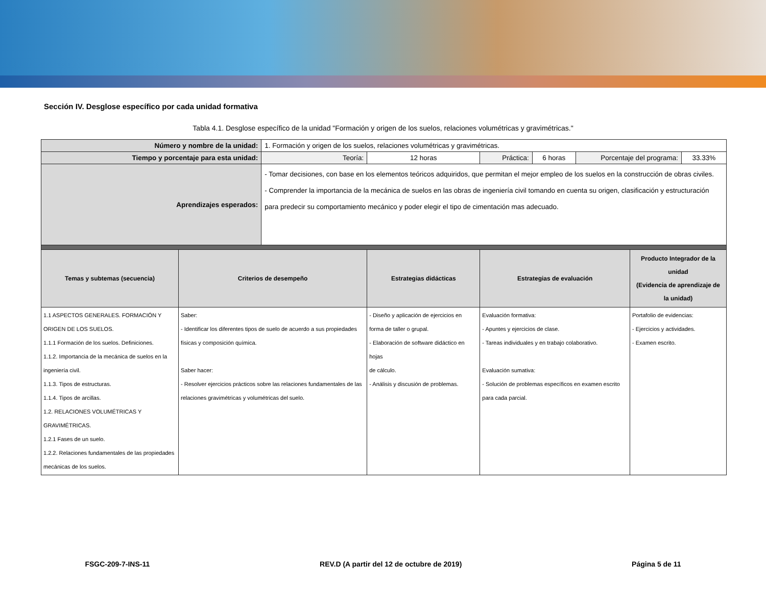Sección IV. Desglose específico por cada unidad formativa
Tabla 4.1. Desglose específico de la unidad "Formación y origen de los suelos, relaciones volumétricas y gravimétricas."
| Número y nombre de la unidad: | | 1. Formación y origen de los suelos, relaciones volumétricas y gravimétricas. | | | | | | |
| Tiempo y porcentaje para esta unidad: | | Teoría: | 12 horas | Práctica: | 6 horas | Porcentaje del programa: | | 33.33% |
| Aprendizajes esperados: | | - Tomar decisiones, con base en los elementos teóricos adquiridos, que permitan el mejor empleo de los suelos en la construcción de obras civiles. - Comprender la importancia de la mecánica de suelos en las obras de ingeniería civil tomando en cuenta su origen, clasificación y estructuración para predecir su comportamiento mecánico y poder elegir el tipo de cimentación mas adecuado. | | | | | | |
| Temas y subtemas (secuencia) | Criterios de desempeño | | Estrategias didácticas | Estrategias de evaluación | | | Producto Integrador de la unidad (Evidencia de aprendizaje de la unidad) | |
| 1.1 ASPECTOS GENERALES. FORMACIÓN Y ORIGEN DE LOS SUELOS. 1.1.1 Formación de los suelos. Definiciones. 1.1.2. Importancia de la mecánica de suelos en la ingeniería civil. 1.1.3. Tipos de estructuras. 1.1.4. Tipos de arcillas. 1.2. RELACIONES VOLUMÉTRICAS Y GRAVIMÉTRICAS. 1.2.1 Fases de un suelo. 1.2.2. Relaciones fundamentales de las propiedades mecánicas de los suelos. | Saber: - Identificar los diferentes tipos de suelo de acuerdo a sus propiedades físicas y composición química. Saber hacer: - Resolver ejercicios prácticos sobre las relaciones fundamentales de las relaciones gravimétricas y volumétricas del suelo. | | - Diseño y aplicación de ejercicios en forma de taller o grupal. - Elaboración de software didáctico en hojas de cálculo. - Análisis y discusión de problemas. | Evaluación formativa: - Apuntes y ejercicios de clase. - Tareas individuales y en trabajo colaborativo. Evaluación sumativa: - Solución de problemas específicos en examen escrito para cada parcial. | | | Portafolio de evidencias: - Ejercicios y actividades. - Examen escrito. | |
FSGC-209-7-INS-11 REV.D (A partir del 12 de octubre de 2019) Página 5 de 11